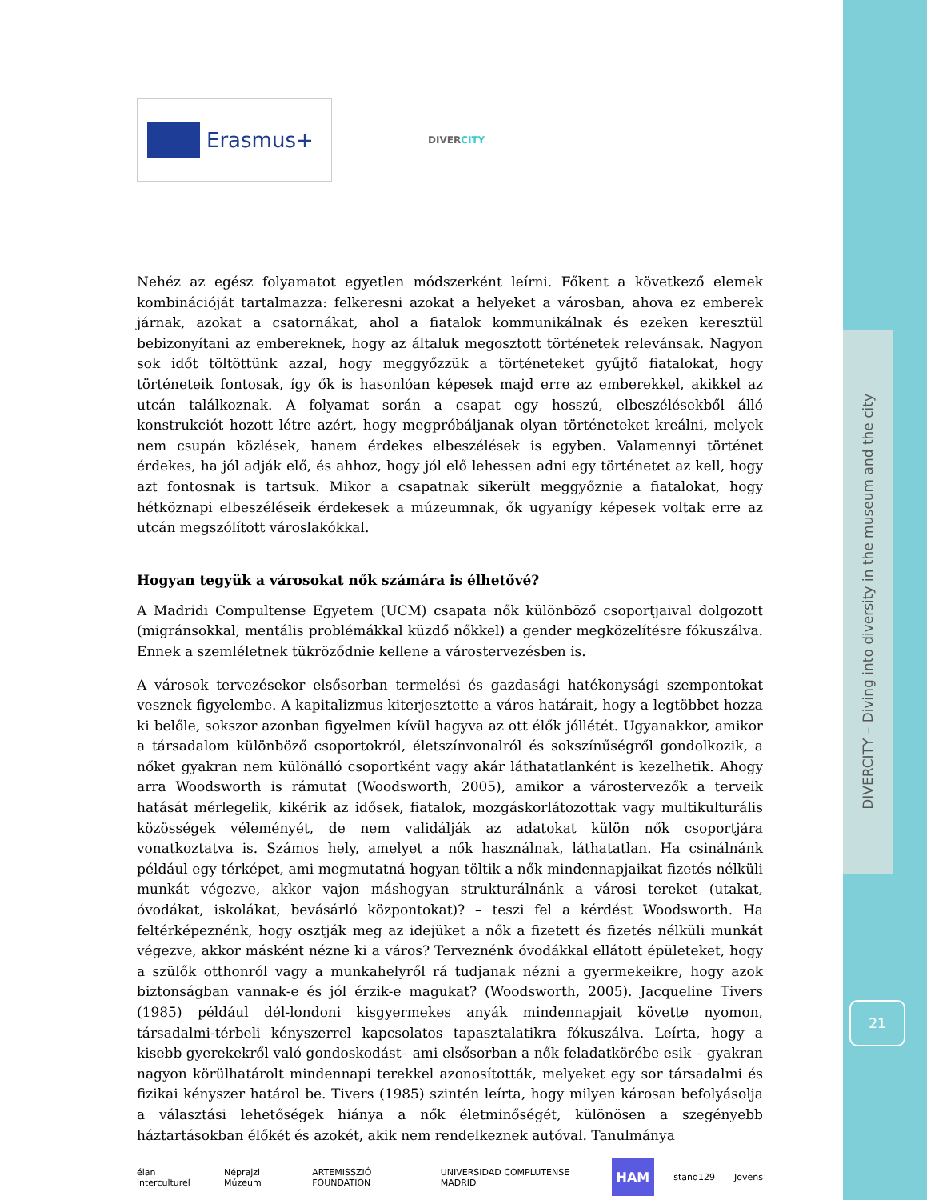DIVERCITY – Diving into diversity in the museum and the city
21
Erasmus+
DIVERCITY
Nehéz az egész folyamatot egyetlen módszerként leírni. Főkent a következő elemek kombinációját tartalmazza: felkeresni azokat a helyeket a városban, ahova ez emberek járnak, azokat a csatornákat, ahol a fiatalok kommunikálnak és ezeken keresztül bebizonyítani az embereknek, hogy az általuk megosztott történetek relevánsak. Nagyon sok időt töltöttünk azzal, hogy meggyőzzük a történeteket gyűjtő fiatalokat, hogy történeteik fontosak, így ők is hasonlóan képesek majd erre az emberekkel, akikkel az utcán találkoznak. A folyamat során a csapat egy hosszú, elbeszélésekből álló konstrukciót hozott létre azért, hogy megpróbáljanak olyan történeteket kreálni, melyek nem csupán közlések, hanem érdekes elbeszélések is egyben. Valamennyi történet érdekes, ha jól adják elő, és ahhoz, hogy jól elő lehessen adni egy történetet az kell, hogy azt fontosnak is tartsuk. Mikor a csapatnak sikerült meggyőznie a fiatalokat, hogy hétköznapi elbeszéléseik érdekesek a múzeumnak, ők ugyanígy képesek voltak erre az utcán megszólított városlakókkal.
Hogyan tegyük a városokat nők számára is élhetővé?
A Madridi Compultense Egyetem (UCM) csapata nők különböző csoportjaival dolgozott (migránsokkal, mentális problémákkal küzdő nőkkel) a gender megközelítésre fókuszálva. Ennek a szemléletnek tükröződnie kellene a várostervezésben is.
A városok tervezésekor elsősorban termelési és gazdasági hatékonysági szempontokat vesznek figyelembe. A kapitalizmus kiterjesztette a város határait, hogy a legtöbbet hozza ki belőle, sokszor azonban figyelmen kívül hagyva az ott élők jóllétét. Ugyanakkor, amikor a társadalom különböző csoportokról, életszínvonalról és sokszínűségről gondolkozik, a nőket gyakran nem különálló csoportként vagy akár láthatatlanként is kezelhetik. Ahogy arra Woodsworth is rámutat (Woodsworth, 2005), amikor a várostervezők a terveik hatását mérlegelik, kikérik az idősek, fiatalok, mozgáskorlátozottak vagy multikulturális közösségek véleményét, de nem validálják az adatokat külön nők csoportjára vonatkoztatva is. Számos hely, amelyet a nők használnak, láthatatlan. Ha csinálnánk például egy térképet, ami megmutatná hogyan töltik a nők mindennapjaikat fizetés nélküli munkát végezve, akkor vajon máshogyan strukturálnánk a városi tereket (utakat, óvodákat, iskolákat, bevásárló központokat)? – teszi fel a kérdést Woodsworth. Ha feltérképeznénk, hogy osztják meg az idejüket a nők a fizetett és fizetés nélküli munkát végezve, akkor másként nézne ki a város? Terveznénk óvodákkal ellátott épületeket, hogy a szülők otthonról vagy a munkahelyről rá tudjanak nézni a gyermekeikre, hogy azok biztonságban vannak-e és jól érzik-e magukat? (Woodsworth, 2005). Jacqueline Tivers (1985) például dél-londoni kisgyermekes anyák mindennapjait követte nyomon, társadalmi-térbeli kényszerrel kapcsolatos tapasztalatikra fókuszálva. Leírta, hogy a kisebb gyerekekről való gondoskodást– ami elsősorban a nők feladatkörébe esik – gyakran nagyon körülhatárolt mindennapi terekkel azonosították, melyeket egy sor társadalmi és fizikai kényszer határol be. Tivers (1985) szintén leírta, hogy milyen károsan befolyásolja a választási lehetőségek hiánya a nők életminőségét, különösen a szegényebb háztartásokban élőkét és azokét, akik nem rendelkeznek autóval. Tanulmánya
élan interculturel Néprajzi Múzeum ARTEMISSZIÓ FOUNDATION UNIVERSIDAD COMPLUTENSE MADRID HAM stand129 Jovens